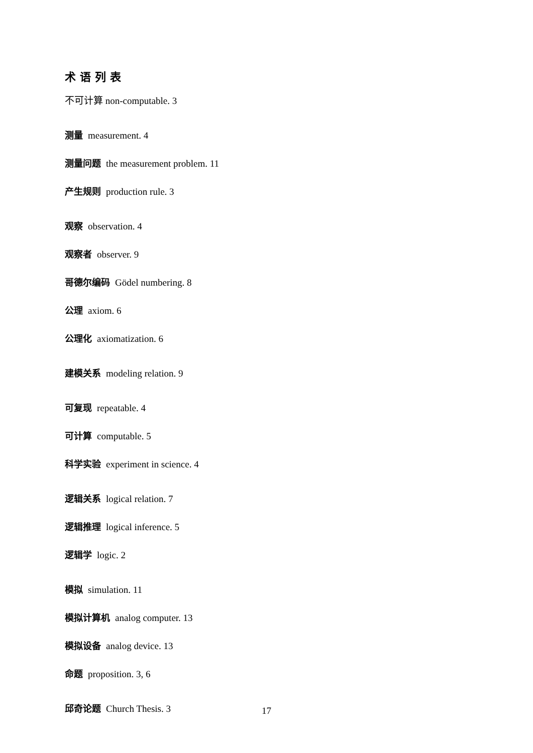术语列表
不可计算 non-computable. 3
测量 measurement. 4
测量问题 the measurement problem. 11
产生规则 production rule. 3
观察 observation. 4
观察者 observer. 9
哥德尔编码 Gödel numbering. 8
公理 axiom. 6
公理化 axiomatization. 6
建模关系 modeling relation. 9
可复现 repeatable. 4
可计算 computable. 5
科学实验 experiment in science. 4
逻辑关系 logical relation. 7
逻辑推理 logical inference. 5
逻辑学 logic. 2
模拟 simulation. 11
模拟计算机 analog computer. 13
模拟设备 analog device. 13
命题 proposition. 3, 6
邱奇论题 Church Thesis. 3
17